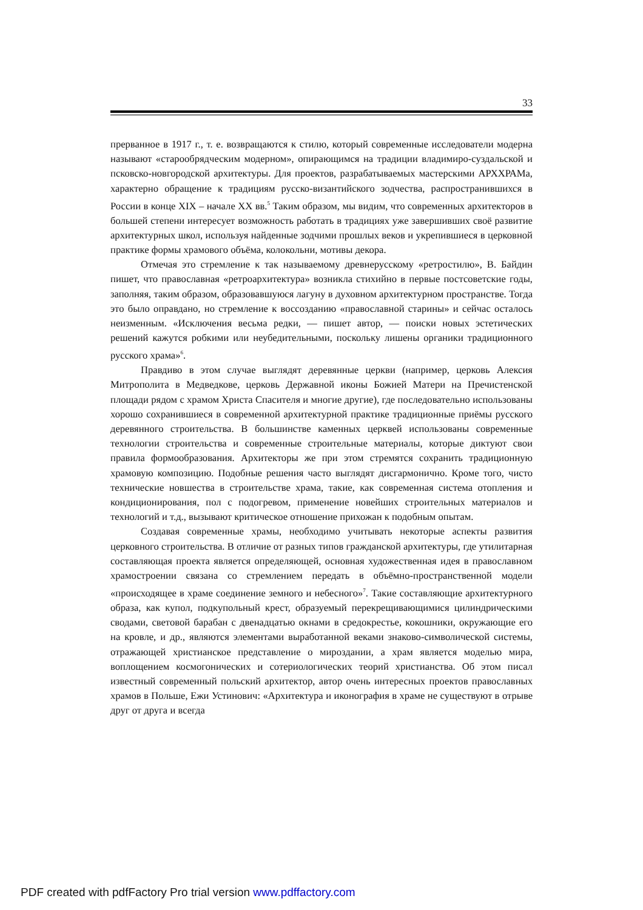33
прерванное в 1917 г., т. е. возвращаются к стилю, который современные исследователи модерна называют «старообрядческим модерном», опирающимся на традиции владимиро-суздальской и псковско-новгородской архитектуры. Для проектов, разрабатываемых мастерскими АРХХРАМа, характерно обращение к традициям русско-византийского зодчества, распространившихся в России в конце XIX – начале XX вв.<sup>5</sup> Таким образом, мы видим, что современных архитекторов в большей степени интересует возможность работать в традициях уже завершивших своё развитие архитектурных школ, используя найденные зодчими прошлых веков и укрепившиеся в церковной практике формы храмового объёма, колокольни, мотивы декора.
Отмечая это стремление к так называемому древнерусскому «ретростилю», В. Байдин пишет, что православная «ретроархитектура» возникла стихийно в первые постсоветские годы, заполняя, таким образом, образовавшуюся лагуну в духовном архитектурном пространстве. Тогда это было оправдано, но стремление к воссозданию «православной старины» и сейчас осталось неизменным. «Исключения весьма редки, — пишет автор, — поиски новых эстетических решений кажутся робкими или неубедительными, поскольку лишены органики традиционного русского храма»<sup>6</sup>.
Правдиво в этом случае выглядят деревянные церкви (например, церковь Алексия Митрополита в Медведкове, церковь Державной иконы Божией Матери на Пречистенской площади рядом с храмом Христа Спасителя и многие другие), где последовательно использованы хорошо сохранившиеся в современной архитектурной практике традиционные приёмы русского деревянного строительства. В большинстве каменных церквей использованы современные технологии строительства и современные строительные материалы, которые диктуют свои правила формообразования. Архитекторы же при этом стремятся сохранить традиционную храмовую композицию. Подобные решения часто выглядят дисгармонично. Кроме того, чисто технические новшества в строительстве храма, такие, как современная система отопления и кондиционирования, пол с подогревом, применение новейших строительных материалов и технологий и т.д., вызывают критическое отношение прихожан к подобным опытам.
Создавая современные храмы, необходимо учитывать некоторые аспекты развития церковного строительства. В отличие от разных типов гражданской архитектуры, где утилитарная составляющая проекта является определяющей, основная художественная идея в православном храмостроении связана со стремлением передать в объёмно-пространственной модели «происходящее в храме соединение земного и небесного»<sup>7</sup>. Такие составляющие архитектурного образа, как купол, подкупольный крест, образуемый перекрещивающимися цилиндрическими сводами, световой барабан с двенадцатью окнами в средокрестье, кокошники, окружающие его на кровле, и др., являются элементами выработанной веками знаково-символической системы, отражающей христианское представление о мироздании, а храм является моделью мира, воплощением космогонических и сотериологических теорий христианства. Об этом писал известный современный польский архитектор, автор очень интересных проектов православных храмов в Польше, Ежи Устинович: «Архитектура и иконография в храме не существуют в отрыве друг от друга и всегда
PDF created with pdfFactory Pro trial version www.pdffactory.com